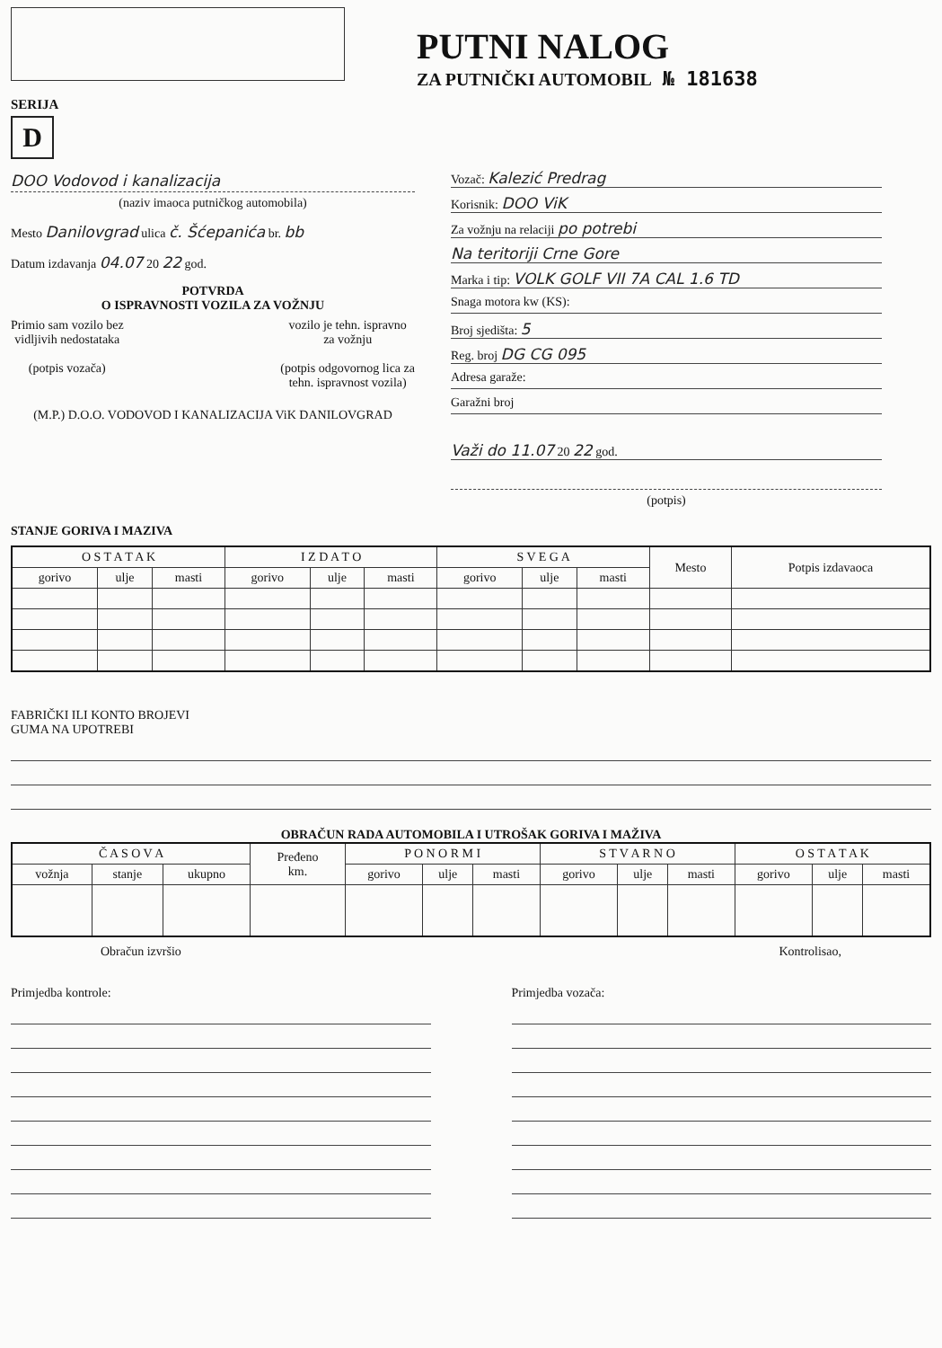PUTNI NALOG
ZA PUTNIČKI AUTOMOBIL № 181638
SERIJA
D
DOO Vodovod i kanalizacija
(naziv imaoca putničkog automobila)
Mesto Danilovgrad ulica č. Šćepanića br. bb
Datum izdavanja 04.07 20 22 god.
POTVRDA
O ISPRAVNOSTI VOZILA ZA VOŽNJU
Primio sam vozilo bez
vidljivih nedostataka
(potpis vozača)
vozilo je tehn. ispravno
za vožnju
(potpis odgovornog lica za
tehn. ispravnost vozila)
(M.P.) D.O.O. VODOVOD I KANALIZACIJA ViK DANILOVGRAD
Vozač: Kalezić Predrag
Korisnik: DOO ViK
Za vožnju na relaciji po potrebi
Na teritoriji Crne Gore
Marka i tip: VOLK GOLF VII 7A CAL 1.6 TD
Snaga motora kw (KS):
Broj sjedišta: 5
Reg. broj DG CG 095
Adresa garaže:
Garažni broj
Važi do 11.07 20 22 god.
(potpis)
STANJE GORIVA I MAZIVA
| O S T A T A K | | | I Z D A T O | | | S V E G A | | | Mesto | Potpis izdavaoca |
| --- | --- | --- | --- | --- | --- | --- | --- | --- | --- | --- |
| gorivo | ulje | masti | gorivo | ulje | masti | gorivo | ulje | masti | | |
FABRIČKI ILI KONTO BROJEVI
GUMA NA UPOTREBI
OBRAČUN RADA AUTOMOBILA I UTROŠAK GORIVA I MAŽIVA
| Č A S O V A | | | Pređeno km. | P O N O R M I | | | S T V A R N O | | | O S T A T A K | | |
| --- | --- | --- | --- | --- | --- | --- | --- | --- | --- | --- | --- | --- |
| vožnja | stanje | ukupno | | gorivo | ulje | masti | gorivo | ulje | masti | gorivo | ulje | masti |
Obračun izvršio Kontrolisao,
Primjedba kontrole: Primjedba vozača: